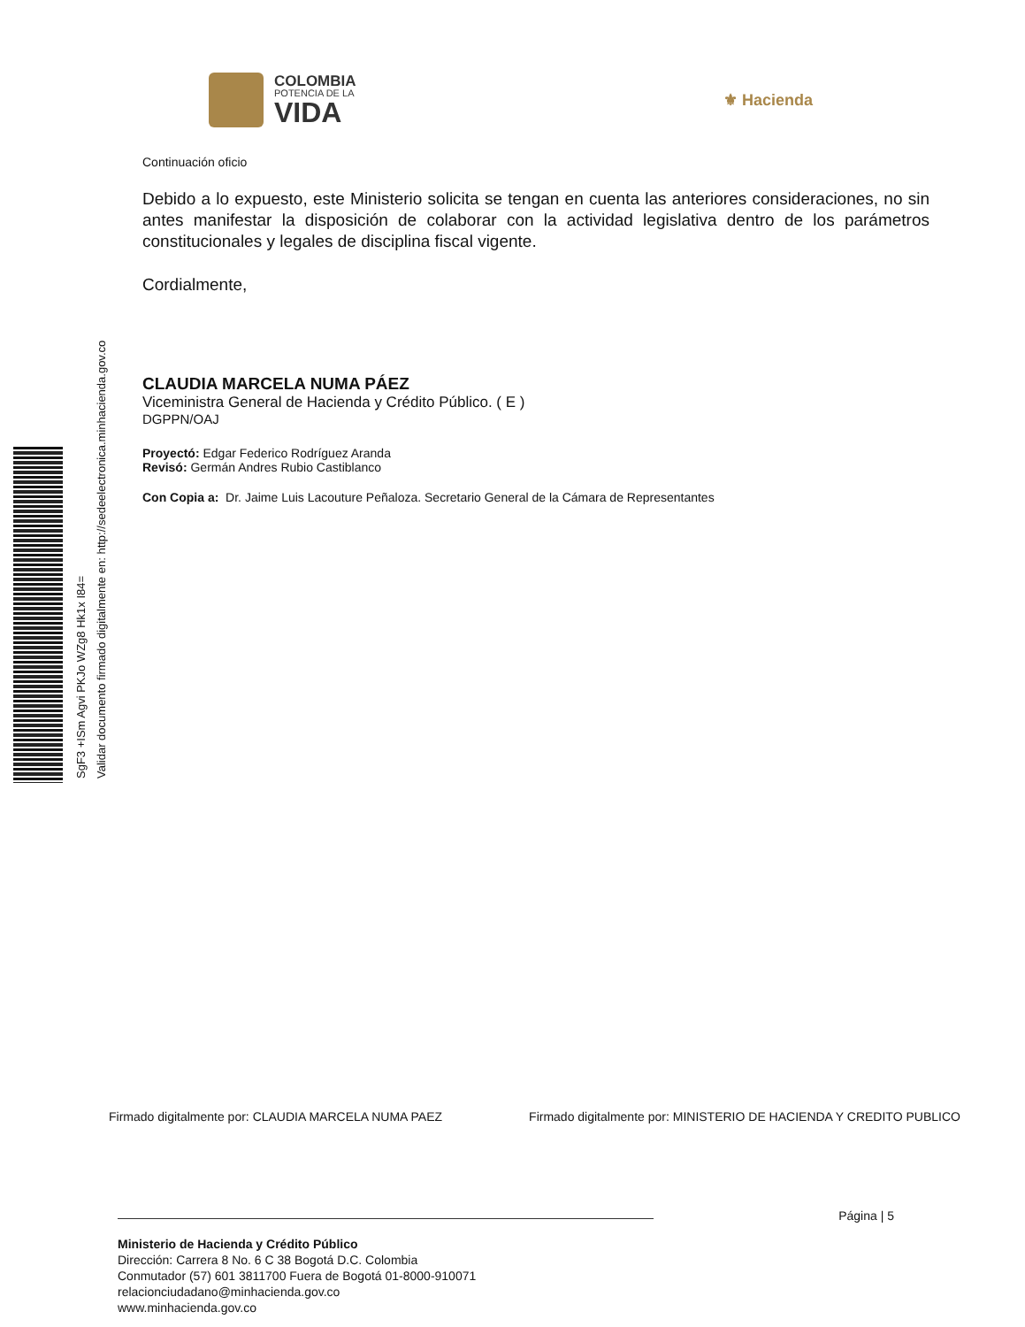COLOMBIA
POTENCIA DE LA
VIDA
⚜ Hacienda
Continuación oficio
Debido a lo expuesto, este Ministerio solicita se tengan en cuenta las anteriores consideraciones, no sin antes manifestar la disposición de colaborar con la actividad legislativa dentro de los parámetros constitucionales y legales de disciplina fiscal vigente.
Cordialmente,
CLAUDIA MARCELA NUMA PÁEZ
Viceministra General de Hacienda y Crédito Público. ( E )
DGPPN/OAJ
Proyectó: Edgar Federico Rodríguez Aranda
Revisó: Germán Andres Rubio Castiblanco
Con Copia a: Dr. Jaime Luis Lacouture Peñaloza. Secretario General de la Cámara de Representantes
SgF3 +ISm Agvi PKJo WZg8 Hk1x I84=
Validar documento firmado digitalmente en: http://sedeelectronica.minhacienda.gov.co
Firmado digitalmente por: CLAUDIA MARCELA NUMA PAEZ Firmado digitalmente por: MINISTERIO DE HACIENDA Y CREDITO PUBLICO
Página | 5
Ministerio de Hacienda y Crédito Público
Dirección: Carrera 8 No. 6 C 38 Bogotá D.C. Colombia
Conmutador (57) 601 3811700 Fuera de Bogotá 01-8000-910071
relacionciudadano@minhacienda.gov.co
www.minhacienda.gov.co